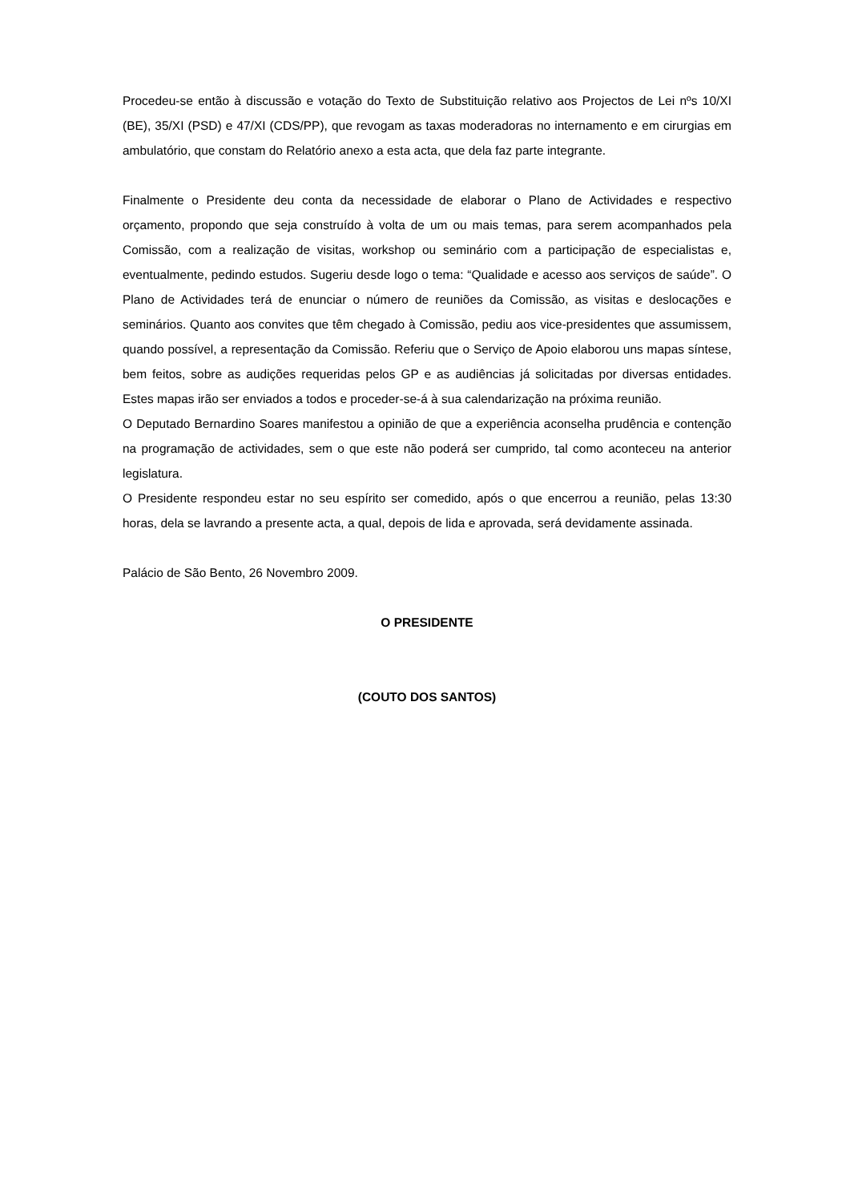Procedeu-se então à discussão e votação do Texto de Substituição relativo aos Projectos de Lei nºs 10/XI (BE), 35/XI (PSD) e 47/XI (CDS/PP), que revogam as taxas moderadoras no internamento e em cirurgias em ambulatório, que constam do Relatório anexo a esta acta, que dela faz parte integrante.
Finalmente o Presidente deu conta da necessidade de elaborar o Plano de Actividades e respectivo orçamento, propondo que seja construído à volta de um ou mais temas, para serem acompanhados pela Comissão, com a realização de visitas, workshop ou seminário com a participação de especialistas e, eventualmente, pedindo estudos. Sugeriu desde logo o tema: “Qualidade e acesso aos serviços de saúde”. O Plano de Actividades terá de enunciar o número de reuniões da Comissão, as visitas e deslocações e seminários. Quanto aos convites que têm chegado à Comissão, pediu aos vice-presidentes que assumissem, quando possível, a representação da Comissão. Referiu que o Serviço de Apoio elaborou uns mapas síntese, bem feitos, sobre as audições requeridas pelos GP e as audiências já solicitadas por diversas entidades. Estes mapas irão ser enviados a todos e proceder-se-á à sua calendarização na próxima reunião.
O Deputado Bernardino Soares manifestou a opinião de que a experiência aconselha prudência e contenção na programação de actividades, sem o que este não poderá ser cumprido, tal como aconteceu na anterior legislatura.
O Presidente respondeu estar no seu espírito ser comedido, após o que encerrou a reunião, pelas 13:30 horas, dela se lavrando a presente acta, a qual, depois de lida e aprovada, será devidamente assinada.
Palácio de São Bento, 26 Novembro 2009.
O PRESIDENTE
(COUTO DOS SANTOS)